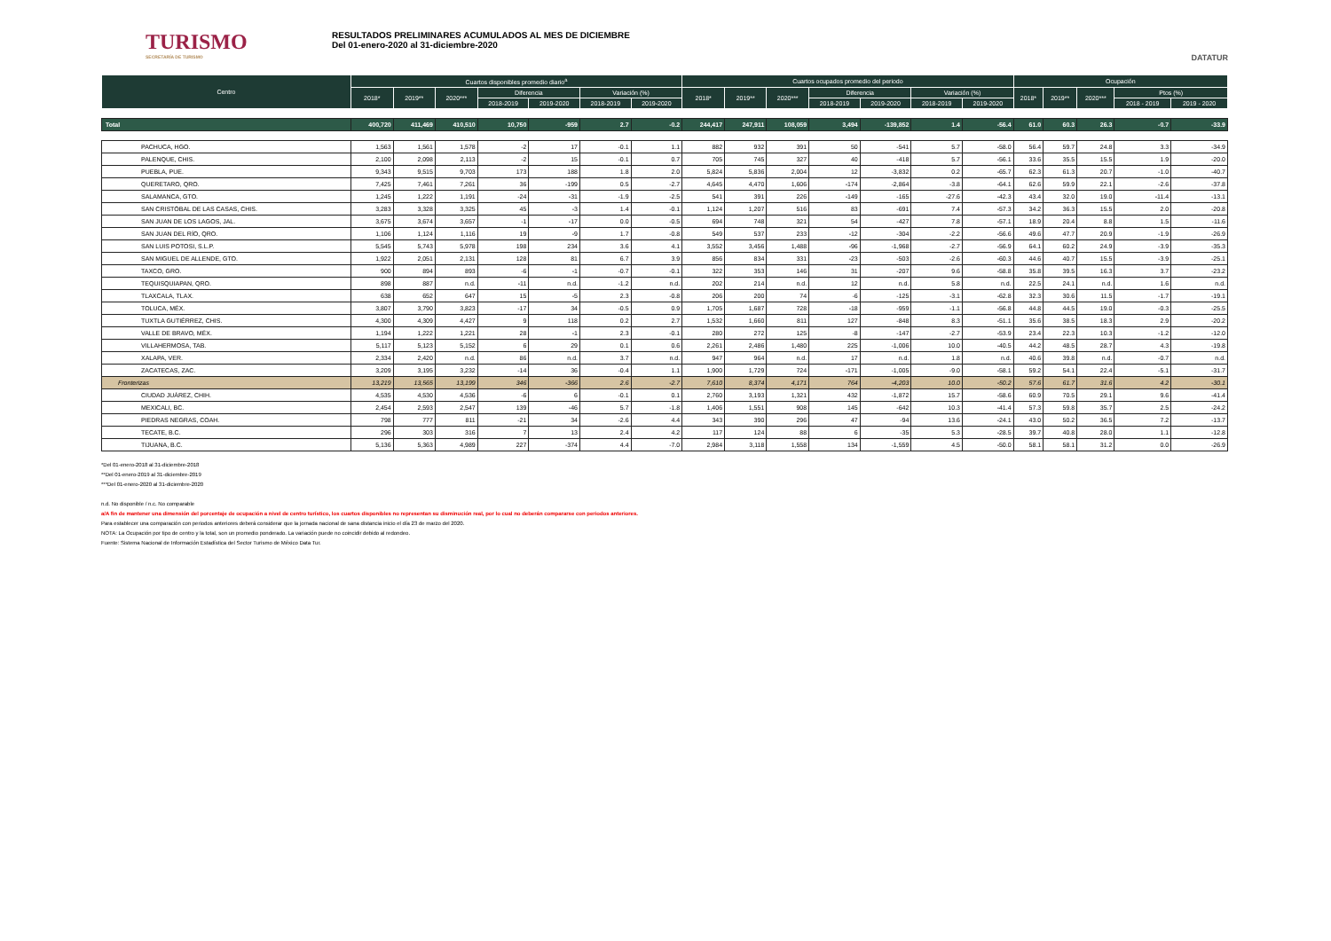TURISMO
SECRETARÍA DE TURISMO
RESULTADOS PRELIMINARES ACUMULADOS AL MES DE DICIEMBRE
Del 01-enero-2020 al 31-diciembre-2020
DATATUR
| Centro | Cuartos disponibles promedio diario<sup>a</sup> | | | | | | | Cuartos ocupados promedio del periodo | | | | | | | Ocupación | | | | |
| --- | --- | --- | --- | --- | --- | --- | --- | --- | --- | --- | --- | --- | --- | --- | --- | --- | --- | --- | --- |
| | 2018* | 2019** | 2020*** | Diferencia | | Variación (%) | | 2018* | 2019** | 2020*** | Diferencia | | Variación (%) | | 2018* | 2019** | 2020*** | Ptos (%) | |
| | | | | 2018-2019 | 2019-2020 | 2018-2019 | 2019-2020 | | | | 2018-2019 | 2019-2020 | 2018-2019 | 2019-2020 | | | | 2018 - 2019 | 2019 - 2020 |
| Total | 400,720 | 411,469 | 410,510 | 10,750 | -959 | 2.7 | -0.2 | 244,417 | 247,911 | 108,059 | 3,494 | -139,852 | 1.4 | -56.4 | 61.0 | 60.3 | 26.3 | -0.7 | -33.9 |
| PACHUCA, HGO. | 1,563 | 1,561 | 1,578 | -2 | 17 | -0.1 | 1.1 | 882 | 932 | 391 | 50 | -541 | 5.7 | -58.0 | 56.4 | 59.7 | 24.8 | 3.3 | -34.9 |
| PALENQUE, CHIS. | 2,100 | 2,098 | 2,113 | -2 | 15 | -0.1 | 0.7 | 705 | 745 | 327 | 40 | -418 | 5.7 | -56.1 | 33.6 | 35.5 | 15.5 | 1.9 | -20.0 |
| PUEBLA, PUE. | 9,343 | 9,515 | 9,703 | 173 | 188 | 1.8 | 2.0 | 5,824 | 5,836 | 2,004 | 12 | -3,832 | 0.2 | -65.7 | 62.3 | 61.3 | 20.7 | -1.0 | -40.7 |
| QUERETARO, QRO. | 7,425 | 7,461 | 7,261 | 36 | -199 | 0.5 | -2.7 | 4,645 | 4,470 | 1,606 | -174 | -2,864 | -3.8 | -64.1 | 62.6 | 59.9 | 22.1 | -2.6 | -37.8 |
| SALAMANCA, GTO. | 1,245 | 1,222 | 1,191 | -24 | -31 | -1.9 | -2.5 | 541 | 391 | 226 | -149 | -165 | -27.6 | -42.3 | 43.4 | 32.0 | 19.0 | -11.4 | -13.1 |
| SAN CRISTÓBAL DE LAS CASAS, CHIS. | 3,283 | 3,328 | 3,325 | 45 | -3 | 1.4 | -0.1 | 1,124 | 1,207 | 516 | 83 | -691 | 7.4 | -57.3 | 34.2 | 36.3 | 15.5 | 2.0 | -20.8 |
| SAN JUAN DE LOS LAGOS, JAL. | 3,675 | 3,674 | 3,657 | -1 | -17 | 0.0 | -0.5 | 694 | 748 | 321 | 54 | -427 | 7.8 | -57.1 | 18.9 | 20.4 | 8.8 | 1.5 | -11.6 |
| SAN JUAN DEL RÍO, QRO. | 1,106 | 1,124 | 1,116 | 19 | -9 | 1.7 | -0.8 | 549 | 537 | 233 | -12 | -304 | -2.2 | -56.6 | 49.6 | 47.7 | 20.9 | -1.9 | -26.9 |
| SAN LUIS POTOSI, S.L.P. | 5,545 | 5,743 | 5,978 | 198 | 234 | 3.6 | 4.1 | 3,552 | 3,456 | 1,488 | -96 | -1,968 | -2.7 | -56.9 | 64.1 | 60.2 | 24.9 | -3.9 | -35.3 |
| SAN MIGUEL DE ALLENDE, GTO. | 1,922 | 2,051 | 2,131 | 128 | 81 | 6.7 | 3.9 | 856 | 834 | 331 | -23 | -503 | -2.6 | -60.3 | 44.6 | 40.7 | 15.5 | -3.9 | -25.1 |
| TAXCO, GRO. | 900 | 894 | 893 | -6 | -1 | -0.7 | -0.1 | 322 | 353 | 146 | 31 | -207 | 9.6 | -58.8 | 35.8 | 39.5 | 16.3 | 3.7 | -23.2 |
| TEQUISQUIAPAN, QRO. | 898 | 887 | n.d. | -11 | n.d. | -1.2 | n.d. | 202 | 214 | n.d. | 12 | n.d. | 5.8 | n.d. | 22.5 | 24.1 | n.d. | 1.6 | n.d. |
| TLAXCALA, TLAX. | 638 | 652 | 647 | 15 | -5 | 2.3 | -0.8 | 206 | 200 | 74 | -6 | -125 | -3.1 | -62.8 | 32.3 | 30.6 | 11.5 | -1.7 | -19.1 |
| TOLUCA, MÉX. | 3,807 | 3,790 | 3,823 | -17 | 34 | -0.5 | 0.9 | 1,705 | 1,687 | 728 | -18 | -959 | -1.1 | -56.8 | 44.8 | 44.5 | 19.0 | -0.3 | -25.5 |
| TUXTLA GUTIÉRREZ, CHIS. | 4,300 | 4,309 | 4,427 | 9 | 118 | 0.2 | 2.7 | 1,532 | 1,660 | 811 | 127 | -848 | 8.3 | -51.1 | 35.6 | 38.5 | 18.3 | 2.9 | -20.2 |
| VALLE DE BRAVO, MÉX. | 1,194 | 1,222 | 1,221 | 28 | -1 | 2.3 | -0.1 | 280 | 272 | 125 | -8 | -147 | -2.7 | -53.9 | 23.4 | 22.3 | 10.3 | -1.2 | -12.0 |
| VILLAHERMOSA, TAB. | 5,117 | 5,123 | 5,152 | 6 | 29 | 0.1 | 0.6 | 2,261 | 2,486 | 1,480 | 225 | -1,006 | 10.0 | -40.5 | 44.2 | 48.5 | 28.7 | 4.3 | -19.8 |
| XALAPA, VER. | 2,334 | 2,420 | n.d. | 86 | n.d. | 3.7 | n.d. | 947 | 964 | n.d. | 17 | n.d. | 1.8 | n.d. | 40.6 | 39.8 | n.d. | -0.7 | n.d. |
| ZACATECAS, ZAC. | 3,209 | 3,195 | 3,232 | -14 | 36 | -0.4 | 1.1 | 1,900 | 1,729 | 724 | -171 | -1,005 | -9.0 | -58.1 | 59.2 | 54.1 | 22.4 | -5.1 | -31.7 |
| Fronterizas | 13,219 | 13,565 | 13,199 | 346 | -366 | 2.6 | -2.7 | 7,610 | 8,374 | 4,171 | 764 | -4,203 | 10.0 | -50.2 | 57.6 | 61.7 | 31.6 | 4.2 | -30.1 |
| CIUDAD JUÁREZ, CHIH. | 4,535 | 4,530 | 4,536 | -6 | 6 | -0.1 | 0.1 | 2,760 | 3,193 | 1,321 | 432 | -1,872 | 15.7 | -58.6 | 60.9 | 70.5 | 29.1 | 9.6 | -41.4 |
| MEXICALI, BC. | 2,454 | 2,593 | 2,547 | 139 | -46 | 5.7 | -1.8 | 1,406 | 1,551 | 908 | 145 | -642 | 10.3 | -41.4 | 57.3 | 59.8 | 35.7 | 2.5 | -24.2 |
| PIEDRAS NEGRAS, COAH. | 798 | 777 | 811 | -21 | 34 | -2.6 | 4.4 | 343 | 390 | 296 | 47 | -94 | 13.6 | -24.1 | 43.0 | 50.2 | 36.5 | 7.2 | -13.7 |
| TECATE, B.C. | 296 | 303 | 316 | 7 | 13 | 2.4 | 4.2 | 117 | 124 | 88 | 6 | -35 | 5.3 | -28.5 | 39.7 | 40.8 | 28.0 | 1.1 | -12.8 |
| TIJUANA, B.C. | 5,136 | 5,363 | 4,989 | 227 | -374 | 4.4 | -7.0 | 2,984 | 3,118 | 1,558 | 134 | -1,559 | 4.5 | -50.0 | 58.1 | 58.1 | 31.2 | 0.0 | -26.9 |
*Del 01-enero-2018 al 31-diciembre-2018
**Del 01-enero-2019 al 31-diciembre-2019
***Del 01-enero-2020 al 31-diciembre-2020
n.d. No disponible / n.c. No comparable
a/A fin de mantener una dimensión del porcentaje de ocupación a nivel de centro turístico, los cuartos disponibles no representan su disminución real, por lo cual no deberán compararse con periodos anteriores.
Para establecer una comparación con periodos anteriores deberá considerar que la jornada nacional de sana distancia inicio el día 23 de marzo del 2020.
NOTA: La Ocupación por tipo de centro y la total, son un promedio ponderado. La variación puede no coincidir debido al redondeo.
Fuente: Sistema Nacional de Información Estadística del Sector Turismo de México Data Tur.